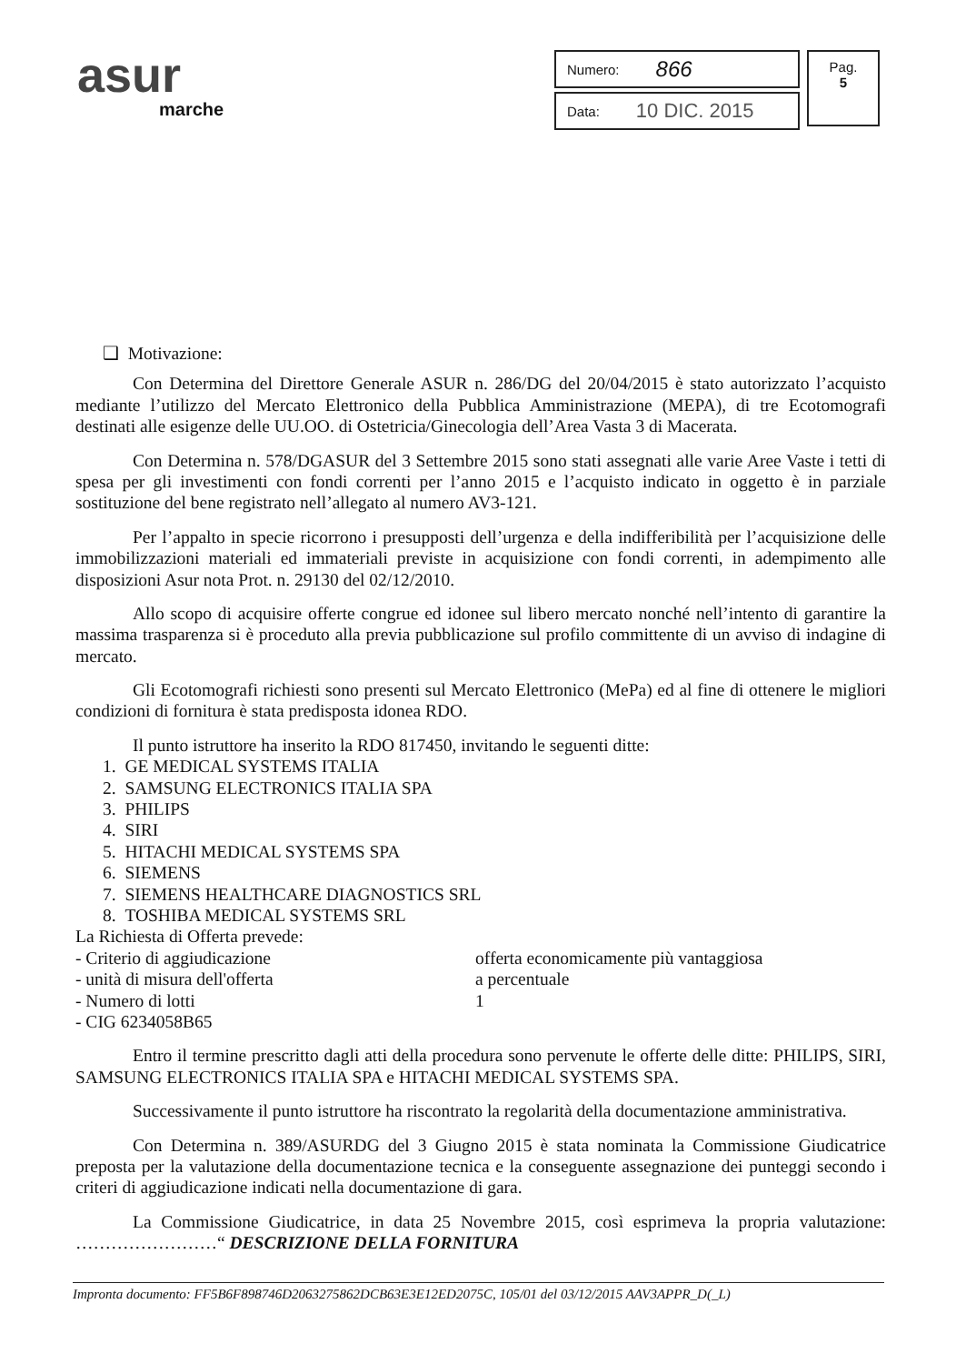asur
marche
Numero: 866
Data: 10 DIC. 2015
Pag.
5
❑ Motivazione:
Con Determina del Direttore Generale ASUR n. 286/DG del 20/04/2015 è stato autorizzato l’acquisto mediante l’utilizzo del Mercato Elettronico della Pubblica Amministrazione (MEPA), di tre Ecotomografi destinati alle esigenze delle UU.OO. di Ostetricia/Ginecologia dell’Area Vasta 3 di Macerata.
Con Determina n. 578/DGASUR del 3 Settembre 2015 sono stati assegnati alle varie Aree Vaste i tetti di spesa per gli investimenti con fondi correnti per l’anno 2015 e l’acquisto indicato in oggetto è in parziale sostituzione del bene registrato nell’allegato al numero AV3-121.
Per l’appalto in specie ricorrono i presupposti dell’urgenza e della indifferibilità per l’acquisizione delle immobilizzazioni materiali ed immateriali previste in acquisizione con fondi correnti, in adempimento alle disposizioni Asur nota Prot. n. 29130 del 02/12/2010.
Allo scopo di acquisire offerte congrue ed idonee sul libero mercato nonché nell’intento di garantire la massima trasparenza si è proceduto alla previa pubblicazione sul profilo committente di un avviso di indagine di mercato.
Gli Ecotomografi richiesti sono presenti sul Mercato Elettronico (MePa) ed al fine di ottenere le migliori condizioni di fornitura è stata predisposta idonea RDO.
Il punto istruttore ha inserito la RDO 817450, invitando le seguenti ditte:
1. GE MEDICAL SYSTEMS ITALIA
2. SAMSUNG ELECTRONICS ITALIA SPA
3. PHILIPS
4. SIRI
5. HITACHI MEDICAL SYSTEMS SPA
6. SIEMENS
7. SIEMENS HEALTHCARE DIAGNOSTICS SRL
8. TOSHIBA MEDICAL SYSTEMS SRL
La Richiesta di Offerta prevede:
- Criterio di aggiudicazione offerta economicamente più vantaggiosa
- unità di misura dell'offerta a percentuale
- Numero di lotti 1
- CIG 6234058B65
Entro il termine prescritto dagli atti della procedura sono pervenute le offerte delle ditte: PHILIPS, SIRI, SAMSUNG ELECTRONICS ITALIA SPA e HITACHI MEDICAL SYSTEMS SPA.
Successivamente il punto istruttore ha riscontrato la regolarità della documentazione amministrativa.
Con Determina n. 389/ASURDG del 3 Giugno 2015 è stata nominata la Commissione Giudicatrice preposta per la valutazione della documentazione tecnica e la conseguente assegnazione dei punteggi secondo i criteri di aggiudicazione indicati nella documentazione di gara.
La Commissione Giudicatrice, in data 25 Novembre 2015, così esprimeva la propria valutazione: ……………………“ DESCRIZIONE DELLA FORNITURA
Impronta documento: FF5B6F898746D2063275862DCB63E3E12ED2075C, 105/01 del 03/12/2015 AAV3APPR_D(_L)